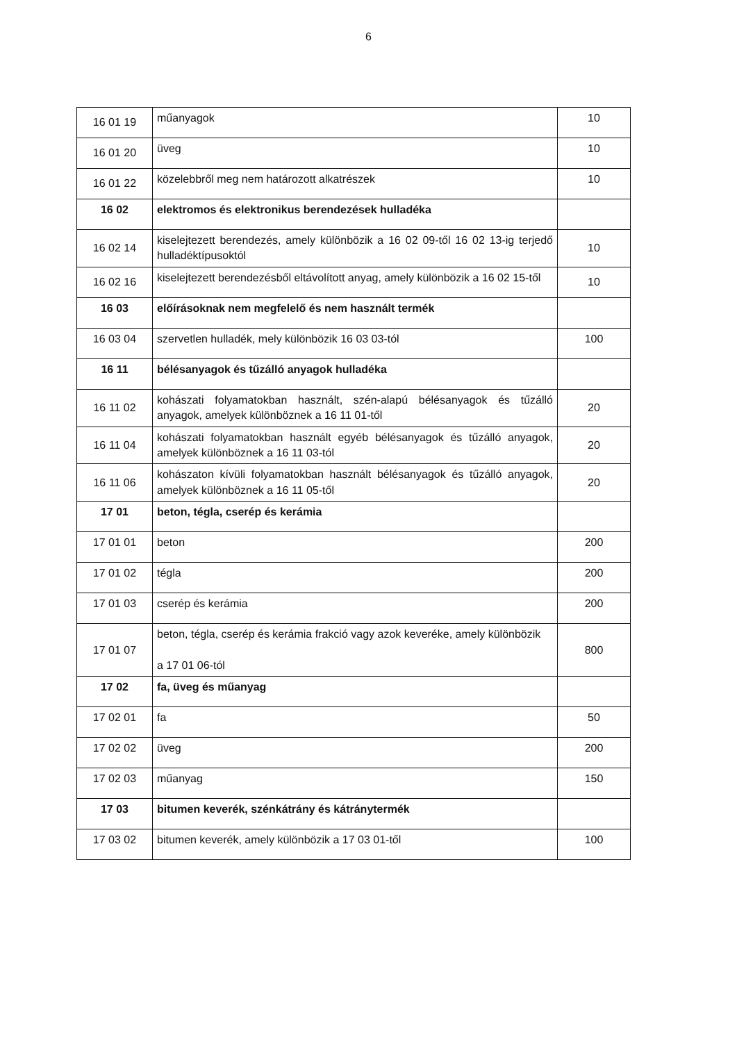6
| 16 01 19 | műanyagok | 10 |
| 16 01 20 | üveg | 10 |
| 16 01 22 | közelebbről meg nem határozott alkatrészek | 10 |
| 16 02 | elektromos és elektronikus berendezések hulladéka | |
| 16 02 14 | kiselejtezett berendezés, amely különbözik a 16 02 09-től 16 02 13-ig terjedő hulladéktípusoktól | 10 |
| 16 02 16 | kiselejtezett berendezésből eltávolított anyag, amely különbözik a 16 02 15-től | 10 |
| 16 03 | előírásoknak nem megfelelő és nem használt termék | |
| 16 03 04 | szervetlen hulladék, mely különbözik 16 03 03-tól | 100 |
| 16 11 | bélésanyagok és tűzálló anyagok hulladéka | |
| 16 11 02 | kohászati folyamatokban használt, szén-alapú bélésanyagok és tűzálló anyagok, amelyek különböznek a 16 11 01-től | 20 |
| 16 11 04 | kohászati folyamatokban használt egyéb bélésanyagok és tűzálló anyagok, amelyek különböznek a 16 11 03-tól | 20 |
| 16 11 06 | kohászaton kívüli folyamatokban használt bélésanyagok és tűzálló anyagok, amelyek különböznek a 16 11 05-től | 20 |
| 17 01 | beton, tégla, cserép és kerámia | |
| 17 01 01 | beton | 200 |
| 17 01 02 | tégla | 200 |
| 17 01 03 | cserép és kerámia | 200 |
| 17 01 07 | beton, tégla, cserép és kerámia frakció vagy azok keveréke, amely különbözik a 17 01 06-tól | 800 |
| 17 02 | fa, üveg és műanyag | |
| 17 02 01 | fa | 50 |
| 17 02 02 | üveg | 200 |
| 17 02 03 | műanyag | 150 |
| 17 03 | bitumen keverék, szénkátrány és kátránytermék | |
| 17 03 02 | bitumen keverék, amely különbözik a 17 03 01-től | 100 |